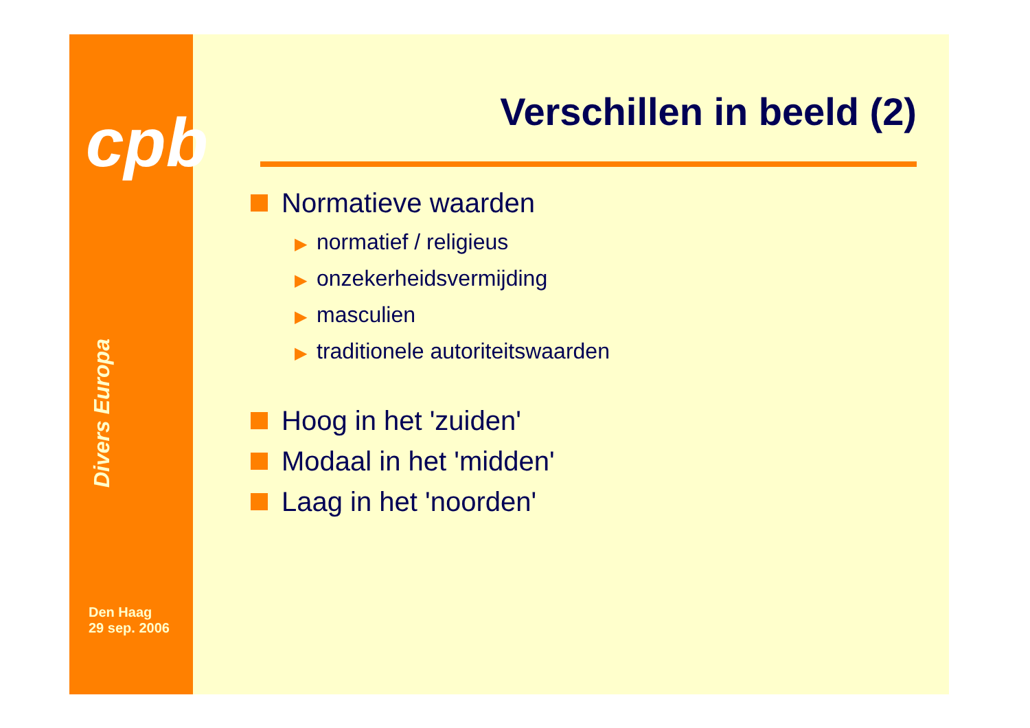cpb
Divers Europa
Den Haag
29 sep. 2006
Verschillen in beeld (2)
Normatieve waarden
▶ normatief / religieus
▶ onzekerheidsvermijding
▶ masculien
▶ traditionele autoriteitswaarden
Hoog in het 'zuiden'
Modaal in het 'midden'
Laag in het 'noorden'